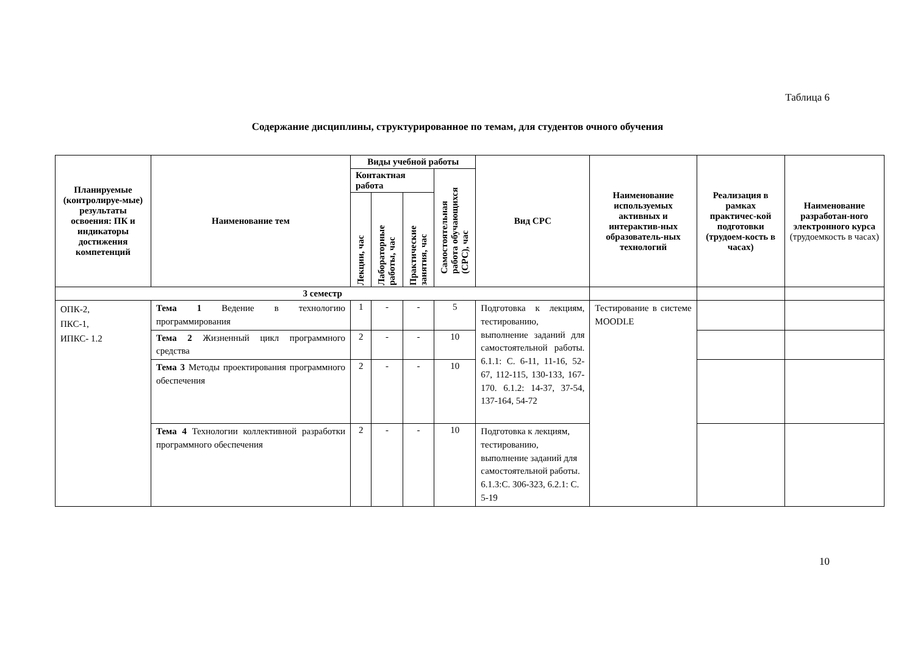Таблица 6
Содержание дисциплины, структурированное по темам, для студентов очного обучения
| Планируемые (контролируе-мые) результаты освоения: ПК и индикаторы достижения компетенций | Наименование тем | Виды учебной работы | | | | Вид СРС | Наименование используемых активных и интерактив-ных образователь-ных технологий | Реализация в рамках практичес-кой подготовки (трудоем-кость в часах) | Наименование разработан-ного электронного курса (трудоемкость в часах) |
| --- | --- | --- | --- | --- | --- | --- | --- | --- | --- |
| | | Контактная работа | | | Самостоятельная работа обучающихся (СРС), час | | | | |
| | | Лекции, час | Лабораторные работы, час | Практические занятия, час | | | | | |
| 3 семестр | | | | | | | | | |
| ОПК-2, ПКС-1, ИПКС- 1.2 | Тема 1 Ведение в технологию программирования | 1 | - | - | 5 | Подготовка к лекциям, тестированию, выполнение заданий для самостоятельной работы. 6.1.1: С. 6-11, 11-16, 52-67, 112-115, 130-133, 167-170. 6.1.2: 14-37, 37-54, 137-164, 54-72 | Тестирование в системе MOODLE | | |
| | Тема 2 Жизненный цикл программного средства | 2 | - | - | 10 | | | | |
| | Тема 3 Методы проектирования программного обеспечения | 2 | - | - | 10 | | | | |
| | Тема 4 Технологии коллективной разработки программного обеспечения | 2 | - | - | 10 | Подготовка к лекциям, тестированию, выполнение заданий для самостоятельной работы. 6.1.3:С. 306-323, 6.2.1: С. 5-19 | | | |
10